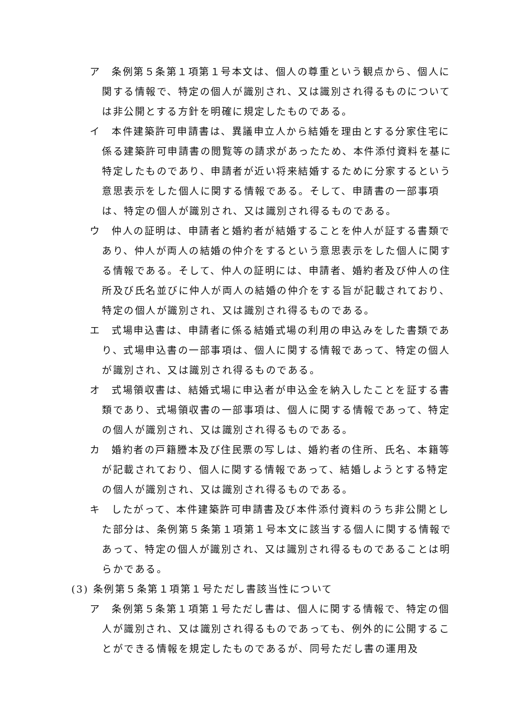ア　条例第５条第１項第１号本文は、個人の尊重という観点から、個人に関する情報で、特定の個人が識別され、又は識別され得るものについては非公開とする方針を明確に規定したものである。
イ　本件建築許可申請書は、異議申立人から結婚を理由とする分家住宅に係る建築許可申請書の閲覧等の請求があったため、本件添付資料を基に特定したものであり、申請者が近い将来結婚するために分家するという意思表示をした個人に関する情報である。そして、申請書の一部事項は、特定の個人が識別され、又は識別され得るものである。
ウ　仲人の証明は、申請者と婚約者が結婚することを仲人が証する書類であり、仲人が両人の結婚の仲介をするという意思表示をした個人に関する情報である。そして、仲人の証明には、申請者、婚約者及び仲人の住所及び氏名並びに仲人が両人の結婚の仲介をする旨が記載されており、特定の個人が識別され、又は識別され得るものである。
エ　式場申込書は、申請者に係る結婚式場の利用の申込みをした書類であり、式場申込書の一部事項は、個人に関する情報であって、特定の個人が識別され、又は識別され得るものである。
オ　式場領収書は、結婚式場に申込者が申込金を納入したことを証する書類であり、式場領収書の一部事項は、個人に関する情報であって、特定の個人が識別され、又は識別され得るものである。
カ　婚約者の戸籍謄本及び住民票の写しは、婚約者の住所、氏名、本籍等が記載されており、個人に関する情報であって、結婚しようとする特定の個人が識別され、又は識別され得るものである。
キ　したがって、本件建築許可申請書及び本件添付資料のうち非公開とした部分は、条例第５条第１項第１号本文に該当する個人に関する情報であって、特定の個人が識別され、又は識別され得るものであることは明らかである。
(3) 条例第５条第１項第１号ただし書該当性について
ア　条例第５条第１項第１号ただし書は、個人に関する情報で、特定の個人が識別され、又は識別され得るものであっても、例外的に公開することができる情報を規定したものであるが、同号ただし書の運用及